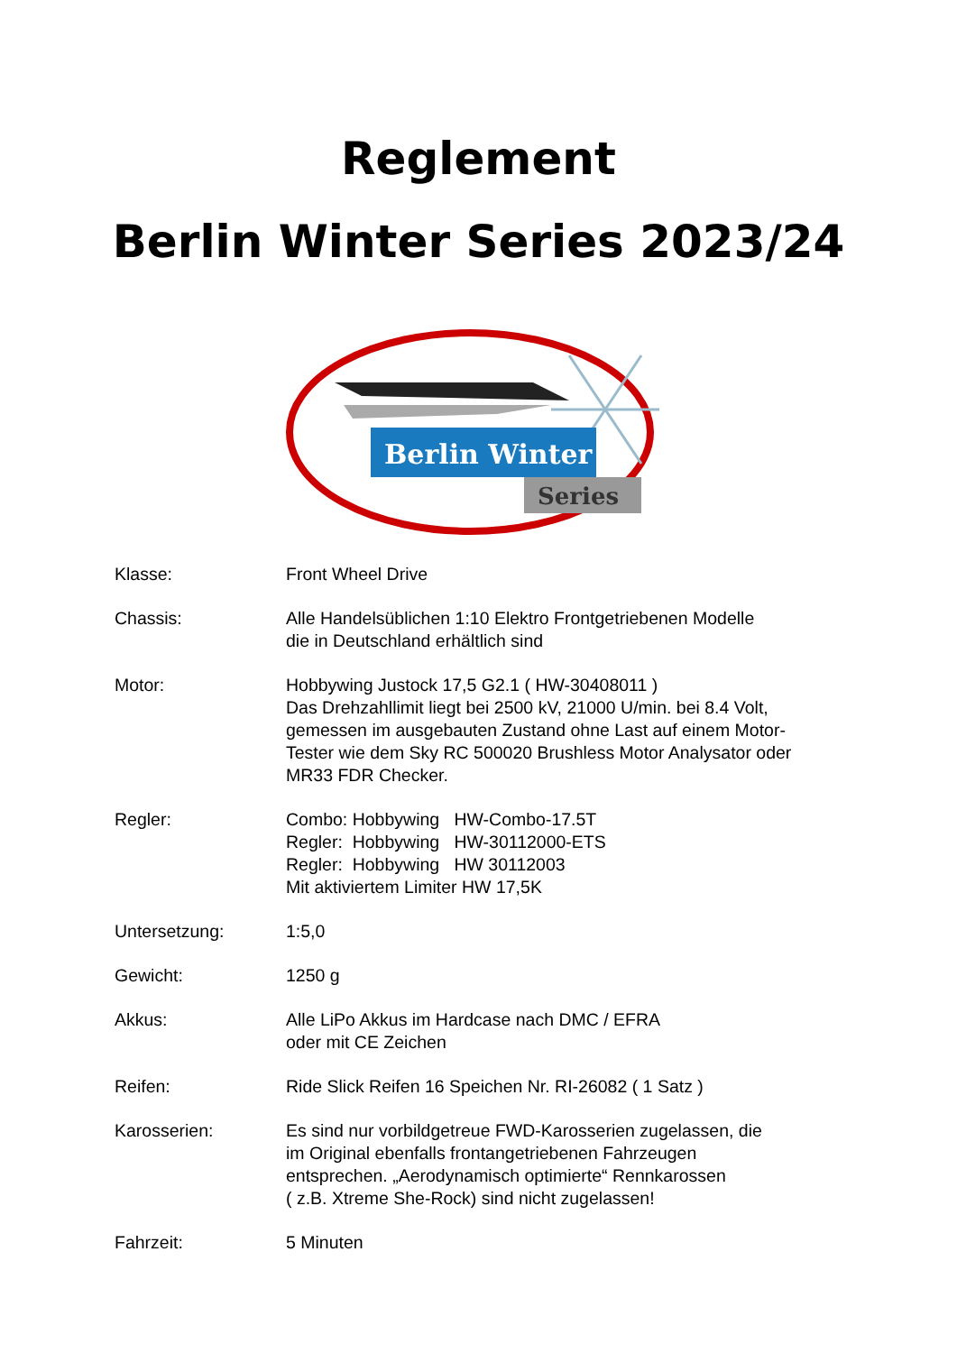Reglement
Berlin Winter Series 2023/24
Berlin Winter
Series
Klasse: Front Wheel Drive
Chassis: Alle Handelsüblichen 1:10 Elektro Frontgetriebenen Modelle
die in Deutschland erhältlich sind
Motor: Hobbywing Justock 17,5 G2.1 ( HW-30408011 )
Das Drehzahllimit liegt bei 2500 kV, 21000 U/min. bei 8.4 Volt,
gemessen im ausgebauten Zustand ohne Last auf einem Motor-
Tester wie dem Sky RC 500020 Brushless Motor Analysator oder
MR33 FDR Checker.
Regler: Combo: Hobbywing HW-Combo-17.5T
Regler: Hobbywing HW-30112000-ETS
Regler: Hobbywing HW 30112003
Mit aktiviertem Limiter HW 17,5K
Untersetzung: 1:5,0
Gewicht: 1250 g
Akkus: Alle LiPo Akkus im Hardcase nach DMC / EFRA
oder mit CE Zeichen
Reifen: Ride Slick Reifen 16 Speichen Nr. RI-26082 ( 1 Satz )
Karosserien: Es sind nur vorbildgetreue FWD-Karosserien zugelassen, die
im Original ebenfalls frontangetriebenen Fahrzeugen
entsprechen. „Aerodynamisch optimierte“ Rennkarossen
( z.B. Xtreme She-Rock) sind nicht zugelassen!
Fahrzeit: 5 Minuten